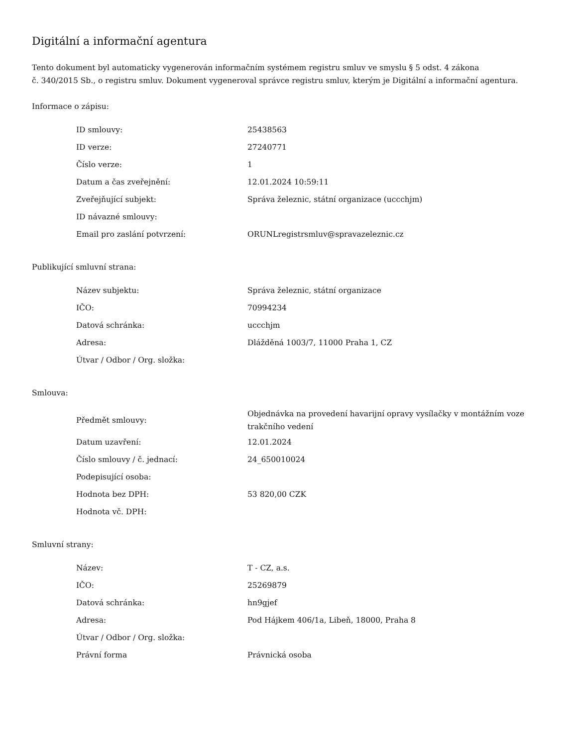Digitální a informační agentura
Tento dokument byl automaticky vygenerován informačním systémem registru smluv ve smyslu § 5 odst. 4 zákona
č. 340/2015 Sb., o registru smluv. Dokument vygeneroval správce registru smluv, kterým je Digitální a informační agentura.
Informace o zápisu:
| ID smlouvy: | 25438563 |
| ID verze: | 27240771 |
| Číslo verze: | 1 |
| Datum a čas zveřejnění: | 12.01.2024 10:59:11 |
| Zveřejňující subjekt: | Správa železnic, státní organizace (uccchjm) |
| ID návazné smlouvy: | |
| Email pro zaslání potvrzení: | ORUNLregistrsmluv@spravazeleznic.cz |
Publikující smluvní strana:
| Název subjektu: | Správa železnic, státní organizace |
| IČO: | 70994234 |
| Datová schránka: | uccchjm |
| Adresa: | Dlážděná 1003/7, 11000 Praha 1, CZ |
| Útvar / Odbor / Org. složka: | |
Smlouva:
| Předmět smlouvy: | Objednávka na provedení havarijní opravy vysílačky v montážním voze trakčního vedení |
| Datum uzavření: | 12.01.2024 |
| Číslo smlouvy / č. jednací: | 24_650010024 |
| Podepisující osoba: | |
| Hodnota bez DPH: | 53 820,00 CZK |
| Hodnota vč. DPH: | |
Smluvní strany:
| Název: | T - CZ, a.s. |
| IČO: | 25269879 |
| Datová schránka: | hn9gjef |
| Adresa: | Pod Hájkem 406/1a, Libeň, 18000, Praha 8 |
| Útvar / Odbor / Org. složka: | |
| Právní forma | Právnická osoba |